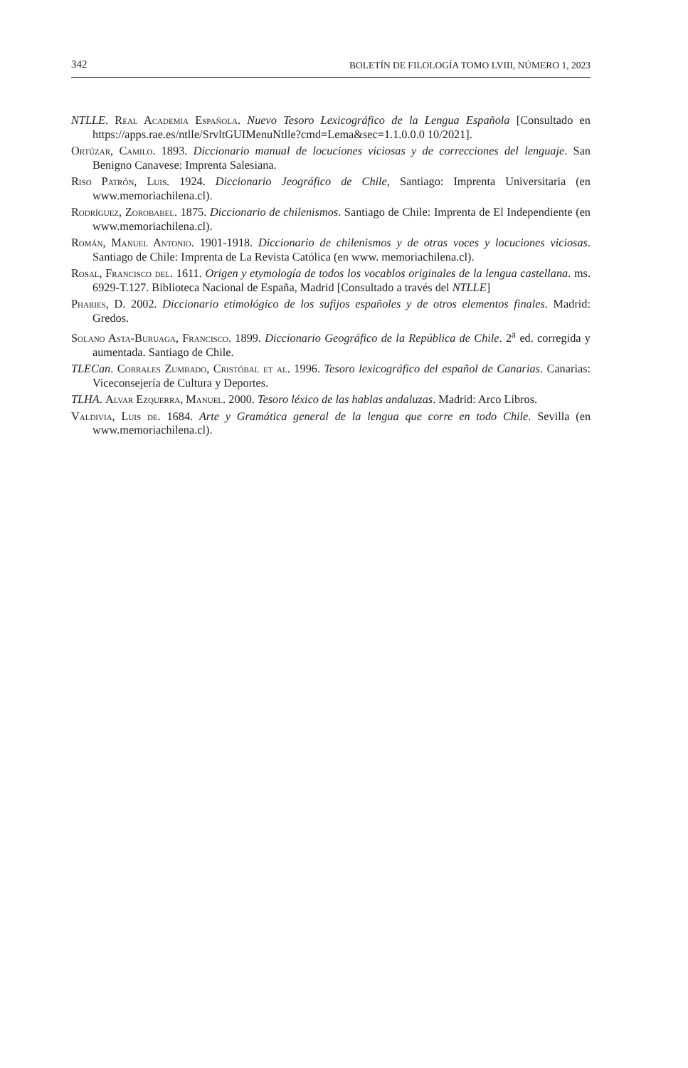342 BOLETÍN DE FILOLOGÍA TOMO LVIII, NÚMERO 1, 2023
NTLLE. Real Academia Española. Nuevo Tesoro Lexicográfico de la Lengua Española [Consultado en https://apps.rae.es/ntlle/SrvltGUIMenuNtlle?cmd=Lema&sec=1.1.0.0.0 10/2021].
Ortúzar, Camilo. 1893. Diccionario manual de locuciones viciosas y de correcciones del lenguaje. San Benigno Canavese: Imprenta Salesiana.
Riso Patrón, Luis. 1924. Diccionario Jeográfico de Chile, Santiago: Imprenta Universitaria (en www.memoriachilena.cl).
Rodríguez, Zorobabel. 1875. Diccionario de chilenismos. Santiago de Chile: Imprenta de El Independiente (en www.memoriachilena.cl).
Román, Manuel Antonio. 1901-1918. Diccionario de chilenismos y de otras voces y locuciones viciosas. Santiago de Chile: Imprenta de La Revista Católica (en www. memoriachilena.cl).
Rosal, Francisco del. 1611. Origen y etymología de todos los vocablos originales de la lengua castellana. ms. 6929-T.127. Biblioteca Nacional de España, Madrid [Consultado a través del NTLLE]
Pharies, D. 2002. Diccionario etimológico de los sufijos españoles y de otros elementos finales. Madrid: Gredos.
Solano Asta-Buruaga, Francisco. 1899. Diccionario Geográfico de la República de Chile. 2<sup>a</sup> ed. corregida y aumentada. Santiago de Chile.
TLECan. Corrales Zumbado, Cristóbal et al. 1996. Tesoro lexicográfico del español de Canarias. Canarias: Viceconsejería de Cultura y Deportes.
TLHA. Alvar Ezquerra, Manuel. 2000. Tesoro léxico de las hablas andaluzas. Madrid: Arco Libros.
Valdivia, Luis de. 1684. Arte y Gramática general de la lengua que corre en todo Chile. Sevilla (en www.memoriachilena.cl).